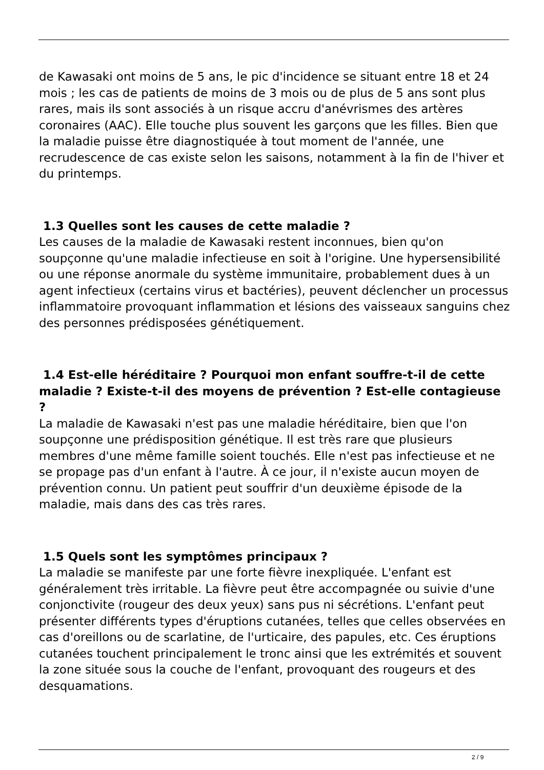de Kawasaki ont moins de 5 ans, le pic d'incidence se situant entre 18 et 24 mois ; les cas de patients de moins de 3 mois ou de plus de 5 ans sont plus rares, mais ils sont associés à un risque accru d'anévrismes des artères coronaires (AAC). Elle touche plus souvent les garçons que les filles. Bien que la maladie puisse être diagnostiquée à tout moment de l'année, une recrudescence de cas existe selon les saisons, notamment à la fin de l'hiver et du printemps.
1.3 Quelles sont les causes de cette maladie ?
Les causes de la maladie de Kawasaki restent inconnues, bien qu'on soupçonne qu'une maladie infectieuse en soit à l'origine. Une hypersensibilité ou une réponse anormale du système immunitaire, probablement dues à un agent infectieux (certains virus et bactéries), peuvent déclencher un processus inflammatoire provoquant inflammation et lésions des vaisseaux sanguins chez des personnes prédisposées génétiquement.
1.4 Est-elle héréditaire ? Pourquoi mon enfant souffre-t-il de cette maladie ? Existe-t-il des moyens de prévention ? Est-elle contagieuse ?
La maladie de Kawasaki n'est pas une maladie héréditaire, bien que l'on soupçonne une prédisposition génétique. Il est très rare que plusieurs membres d'une même famille soient touchés. Elle n'est pas infectieuse et ne se propage pas d'un enfant à l'autre. À ce jour, il n'existe aucun moyen de prévention connu. Un patient peut souffrir d'un deuxième épisode de la maladie, mais dans des cas très rares.
1.5 Quels sont les symptômes principaux ?
La maladie se manifeste par une forte fièvre inexpliquée. L'enfant est généralement très irritable. La fièvre peut être accompagnée ou suivie d'une conjonctivite (rougeur des deux yeux) sans pus ni sécrétions. L'enfant peut présenter différents types d'éruptions cutanées, telles que celles observées en cas d'oreillons ou de scarlatine, de l'urticaire, des papules, etc. Ces éruptions cutanées touchent principalement le tronc ainsi que les extrémités et souvent la zone située sous la couche de l'enfant, provoquant des rougeurs et des desquamations.
2 / 9